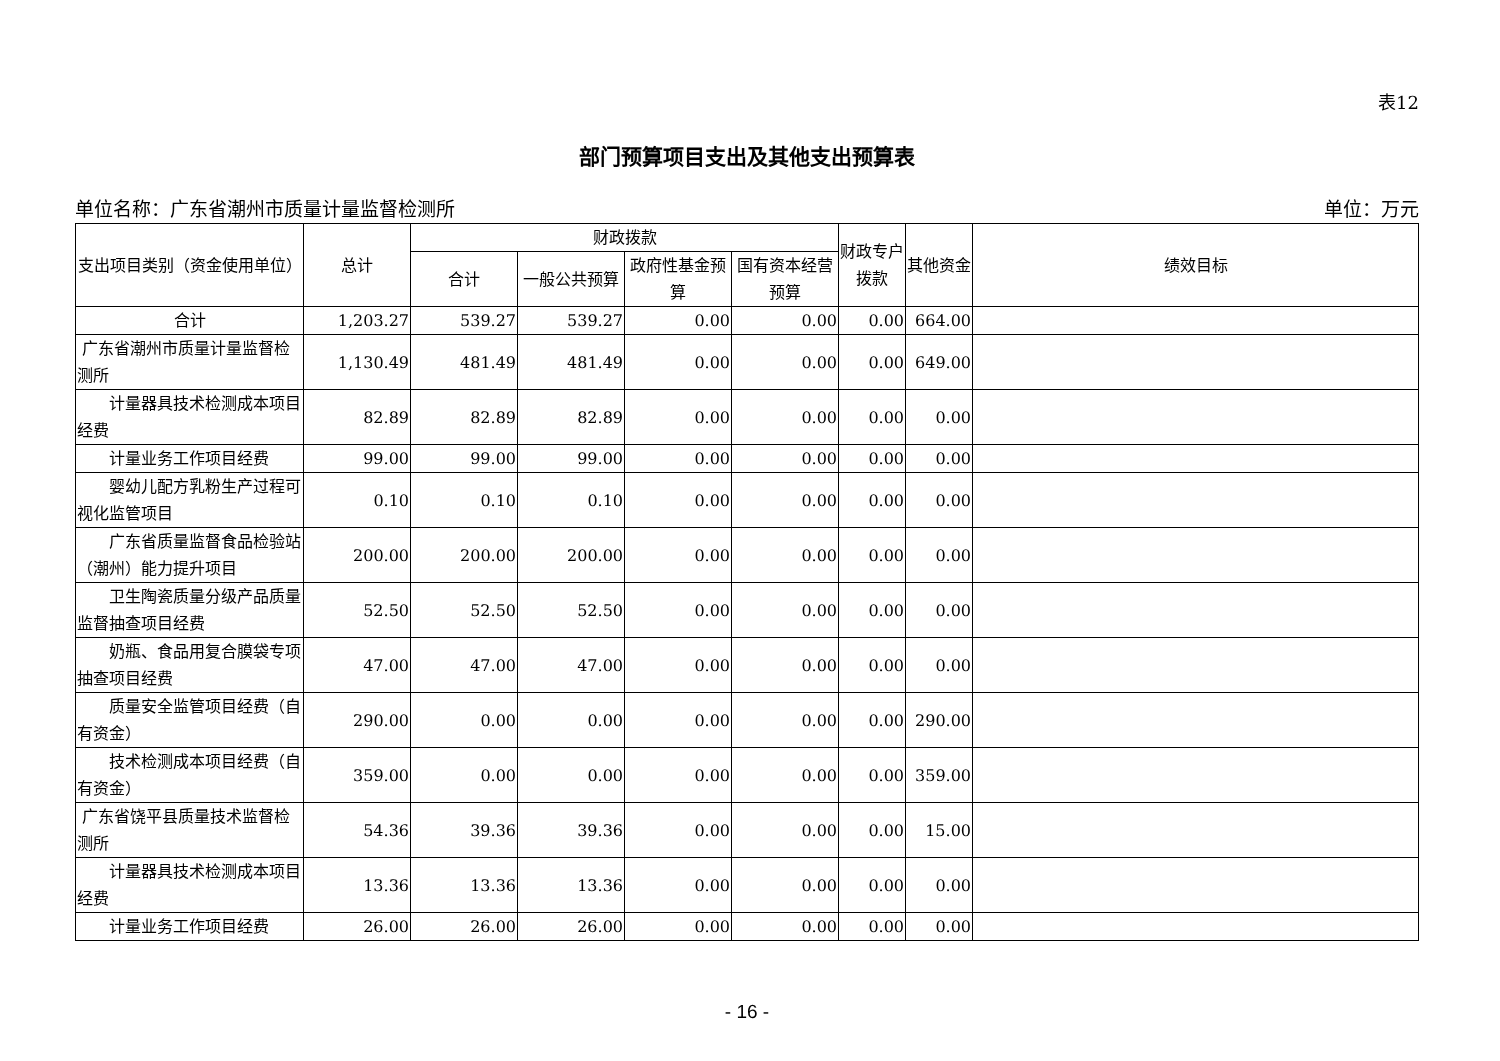表12
部门预算项目支出及其他支出预算表
单位名称：广东省潮州市质量计量监督检测所 单位：万元
| 支出项目类别（资金使用单位） | 总计 | 财政拨款 | | | | 财政专户拨款 | 其他资金 | 绩效目标 |
| --- | --- | --- | --- | --- | --- | --- | --- | --- |
| | | 合计 | 一般公共预算 | 政府性基金预算 | 国有资本经营预算 | | | |
| 合计 | 1,203.27 | 539.27 | 539.27 | 0.00 | 0.00 | 0.00 | 664.00 | |
| 广东省潮州市质量计量监督检测所 | 1,130.49 | 481.49 | 481.49 | 0.00 | 0.00 | 0.00 | 649.00 | |
| 计量器具技术检测成本项目经费 | 82.89 | 82.89 | 82.89 | 0.00 | 0.00 | 0.00 | 0.00 | |
| 计量业务工作项目经费 | 99.00 | 99.00 | 99.00 | 0.00 | 0.00 | 0.00 | 0.00 | |
| 婴幼儿配方乳粉生产过程可视化监管项目 | 0.10 | 0.10 | 0.10 | 0.00 | 0.00 | 0.00 | 0.00 | |
| 广东省质量监督食品检验站（潮州）能力提升项目 | 200.00 | 200.00 | 200.00 | 0.00 | 0.00 | 0.00 | 0.00 | |
| 卫生陶瓷质量分级产品质量监督抽查项目经费 | 52.50 | 52.50 | 52.50 | 0.00 | 0.00 | 0.00 | 0.00 | |
| 奶瓶、食品用复合膜袋专项抽查项目经费 | 47.00 | 47.00 | 47.00 | 0.00 | 0.00 | 0.00 | 0.00 | |
| 质量安全监管项目经费（自有资金） | 290.00 | 0.00 | 0.00 | 0.00 | 0.00 | 0.00 | 290.00 | |
| 技术检测成本项目经费（自有资金） | 359.00 | 0.00 | 0.00 | 0.00 | 0.00 | 0.00 | 359.00 | |
| 广东省饶平县质量技术监督检测所 | 54.36 | 39.36 | 39.36 | 0.00 | 0.00 | 0.00 | 15.00 | |
| 计量器具技术检测成本项目经费 | 13.36 | 13.36 | 13.36 | 0.00 | 0.00 | 0.00 | 0.00 | |
| 计量业务工作项目经费 | 26.00 | 26.00 | 26.00 | 0.00 | 0.00 | 0.00 | 0.00 | |
- 16 -